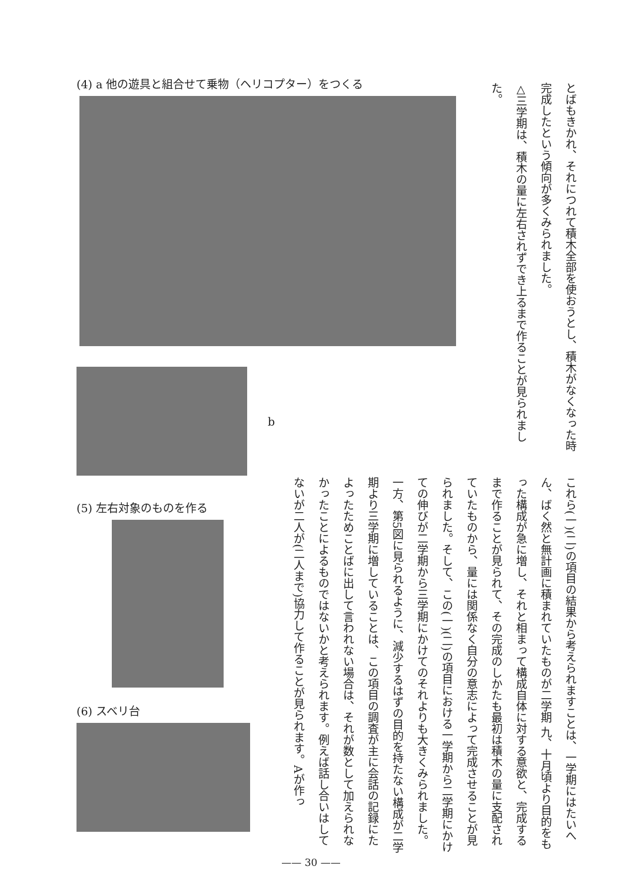とばもきかれ、それにつれて積木全部を使おうとし、積木がなくなった時完成したという傾向が多くみられました。
△三学期は、積木の量に左右されずでき上るまで作ることが見られました。
これら(一)(二)の項目の結果から考えられますことは、一学期にはたいへん、ばく然と無計画に積まれていたものが二学期 九、十月頃より目的をもった構成が急に増し、それと相まって構成自体に対する意欲と、完成するまで作ることが見られて、その完成のしかたも最初は積木の量に支配されていたものから、量には関係なく自分の意志によって完成させることが見られました。そして、この(一)(二)の項目における一学期から二学期にかけての伸びが二学期から三学期にかけてのそれよりも大きくみられました。一方、第5図に見られるように、減少するはずの目的を持たない構成が二学期より三学期に増していることは、この項目の調査が主に会話の記録にたよったためことばに出して言われない場合は、それが数として加えられなかったことによるものではないかと考えられます。例えば話し合いはしてないが二人が(二人まで)協力して作ることが見られます。Aが作っ
(4) a 他の遊具と組合せて乗物（ヘリコプター）をつくる
b
(5) 左右対象のものを作る
(6) スベリ台
—— 30 ——